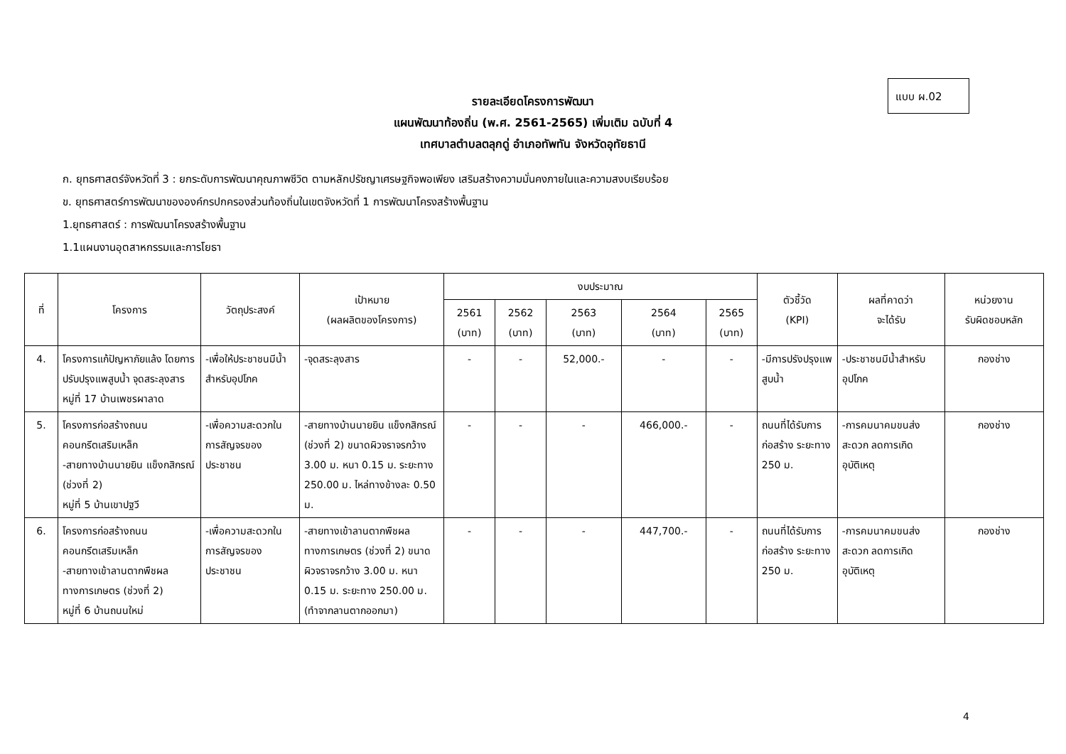แบบ ผ.02
รายละเอียดโครงการพัฒนา
แผนพัฒนาท้องถิ่น (พ.ศ. 2561-2565) เพิ่มเติม ฉบับที่ 4
เทศบาลตำบลตลุกดู่ อำเภอทัพทัน จังหวัดอุทัยธานี
ก. ยุทธศาสตร์จังหวัดที่ 3 : ยกระดับการพัฒนาคุณภาพชีวิต ตามหลักปรัชญาเศรษฐกิจพอเพียง เสริมสร้างความมั่นคงภายในและความสงบเรียบร้อย
ข. ยุทธศาสตร์การพัฒนาขององค์กรปกครองส่วนท้องถิ่นในเขตจังหวัดที่ 1 การพัฒนาโครงสร้างพื้นฐาน
1.ยุทธศาสตร์ : การพัฒนาโครงสร้างพื้นฐาน
1.1แผนงานอุตสาหกรรมและการโยธา
| ที่ | โครงการ | วัตถุประสงค์ | เป้าหมาย (ผลผลิตของโครงการ) | งบประมาณ | | | | | ตัวชี้วัด (KPI) | ผลที่คาดว่า จะได้รับ | หน่วยงาน รับผิดชอบหลัก |
| --- | --- | --- | --- | --- | --- | --- | --- | --- | --- | --- | --- |
| | | | | 2561 (บาท) | 2562 (บาท) | 2563 (บาท) | 2564 (บาท) | 2565 (บาท) | | | |
| 4. | โครงการแก้ปัญหาภัยแล้ง โดยการปรับปรุงแพสูบน้ำ จุดสระลุงสาร หมู่ที่ 17 บ้านเพชรผาลาด | -เพื่อให้ประชาชนมีน้ำสำหรับอุปโภค | -จุดสระลุงสาร | - | - | 52,000.- | - | - | -มีการปรังปรุงแพสูบน้ำ | -ประชาชนมีน้ำสำหรับอุปโภค | กองช่าง |
| 5. | โครงการก่อสร้างถนนคอนกรีตเสริมเหล็ก -สายทางบ้านนายยิน แข็งกสิกรณ์ (ช่วงที่ 2) หมู่ที่ 5 บ้านเขาปฐวี | -เพื่อความสะดวกในการสัญจรของประชาชน | -สายทางบ้านนายยิน แข็งกสิกรณ์ (ช่วงที่ 2) ขนาดผิวจราจรกว้าง 3.00 ม. หนา 0.15 ม. ระยะทาง 250.00 ม. ไหล่ทางข้างละ 0.50 ม. | - | - | - | 466,000.- | - | ถนนที่ได้รับการก่อสร้าง ระยะทาง 250 ม. | -การคมนาคมขนส่งสะดวก ลดการเกิดอุบัติเหตุ | กองช่าง |
| 6. | โครงการก่อสร้างถนนคอนกรีตเสริมเหล็ก -สายทางเข้าลานตากพืชผลทางการเกษตร (ช่วงที่ 2) หมู่ที่ 6 บ้านถนนใหม่ | -เพื่อความสะดวกในการสัญจรของประชาชน | -สายทางเข้าลานตากพืชผลทางการเกษตร (ช่วงที่ 2) ขนาดผิวจราจรกว้าง 3.00 ม. หนา 0.15 ม. ระยะทาง 250.00 ม. (ทำจากลานตากออกมา) | - | - | - | 447,700.- | - | ถนนที่ได้รับการก่อสร้าง ระยะทาง 250 ม. | -การคมนาคมขนส่งสะดวก ลดการเกิดอุบัติเหตุ | กองช่าง |
4